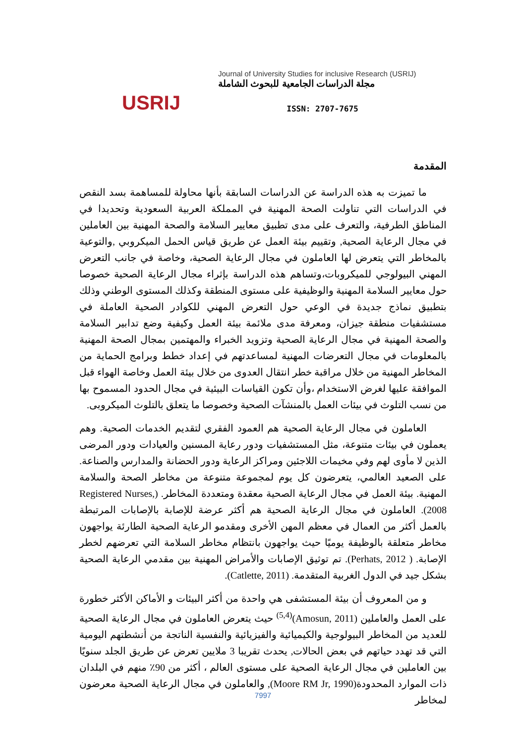USRIJ
Journal of University Studies for inclusive Research (USRIJ)
مجلة الدراسات الجامعية للبحوث الشاملة
ISSN: 2707-7675
المقدمة
ما تميزت به هذه الدراسة عن الدراسات السابقة بأنها محاولة للمساهمة بسد النقص في الدراسات التي تناولت الصحة المهنية في المملكة العربية السعودية وتحديدا في المناطق الطرفية، والتعرف على مدى تطبيق معايير السلامة والصحة المهنية بين العاملين في مجال الرعاية الصحية, وتقييم بيئة العمل عن طريق قياس الحمل الميكروبي ,والتوعية بالمخاطر التي يتعرض لها العاملون في مجال الرعاية الصحية، وخاصة في جانب التعرض المهني البيولوجي للميكروبات،وتساهم هذه الدراسة بإثراء مجال الرعاية الصحية خصوصا حول معايير السلامة المهنية والوظيفية على مستوى المنطقة وكذلك المستوى الوطني وذلك بتطبيق نماذج جديدة في الوعي حول التعرض المهني للكوادر الصحية العاملة في مستشفيات منطقة جيزان، ومعرفة مدى ملائمة بيئة العمل وكيفية وضع تدابير السلامة والصحة المهنية في مجال الرعاية الصحية وتزويد الخبراء والمهتمين بمجال الصحة المهنية بالمعلومات في مجال التعرضات المهنية لمساعدتهم في إعداد خطط وبرامج الحماية من المخاطر المهنية من خلال مراقبة خطر انتقال العدوى من خلال بيئة العمل وخاصة الهواء قبل الموافقة عليها لغرض الاستخدام ،وأن تكون القياسات البيئية في مجال الحدود المسموح بها من نسب التلوث في بيئات العمل بالمنشآت الصحية وخصوصا ما يتعلق بالتلوث الميكروبى.
العاملون في مجال الرعاية الصحية هم العمود الفقري لتقديم الخدمات الصحية. وهم يعملون في بيئات متنوعة، مثل المستشفيات ودور رعاية المسنين والعيادات ودور المرضى الذين لا مأوى لهم وفي مخيمات اللاجئين ومراكز الرعاية ودور الحضانة والمدارس والصناعة. على الصعيد العالمي، يتعرضون كل يوم لمجموعة متنوعة من مخاطر الصحة والسلامة المهنية. بيئة العمل في مجال الرعاية الصحية معقدة ومتعددة المخاطر. (Registered Nurses, 2008). العاملون في مجال الرعاية الصحية هم أكثر عرضة للإصابة بالإصابات المرتبطة بالعمل أكثر من العمال في معظم المهن الأخرى ومقدمو الرعاية الصحية الطارئة يواجهون مخاطر متعلقة بالوظيفة يوميًا حيث يواجهون بانتظام مخاطر السلامة التي تعرضهم لخطر الإصابة. ( Perhats, 2012). تم توثيق الإصابات والأمراض المهنية بين مقدمي الرعاية الصحية بشكل جيد في الدول الغربية المتقدمة. (Catlette, 2011).
و من المعروف أن بيئة المستشفى هي واحدة من أكثر البيئات و الأماكن الأكثر خطورة على العمل والعاملين (Amosun, 2011)<sup>(5,4)</sup> حيث يتعرض العاملون في مجال الرعاية الصحية للعديد من المخاطر البيولوجية والكيميائية والفيزيائية والنفسية الناتجة من أنشطتهم اليومية التي قد تهدد حياتهم في بعض الحالات, يحدث تقريبا 3 ملايين تعرض عن طريق الجلد سنويًا بين العاملين في مجال الرعاية الصحية على مستوى العالم ، أكثر من 90٪ منهم في البلدان ذات الموارد المحدودة(Moore RM Jr, 1990), والعاملون في مجال الرعاية الصحية معرضون لمخاطر
7997